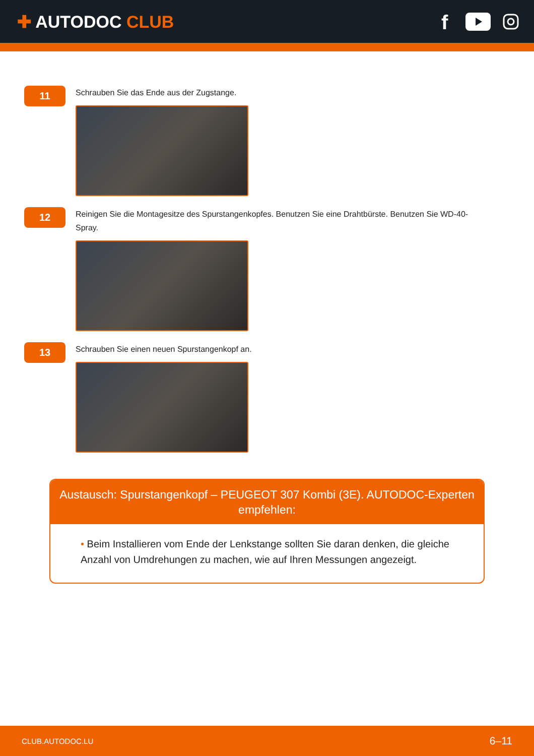✚ AUTODOC CLUB
f
11
Schrauben Sie das Ende aus der Zugstange.
12
Reinigen Sie die Montagesitze des Spurstangenkopfes. Benutzen Sie eine Drahtbürste. Benutzen Sie WD-40-Spray.
13
Schrauben Sie einen neuen Spurstangenkopf an.
Austausch: Spurstangenkopf – PEUGEOT 307 Kombi (3E). AUTODOC-Experten empfehlen:
• Beim Installieren vom Ende der Lenkstange sollten Sie daran denken, die gleiche Anzahl von Umdrehungen zu machen, wie auf Ihren Messungen angezeigt.
CLUB.AUTODOC.LU
6–11